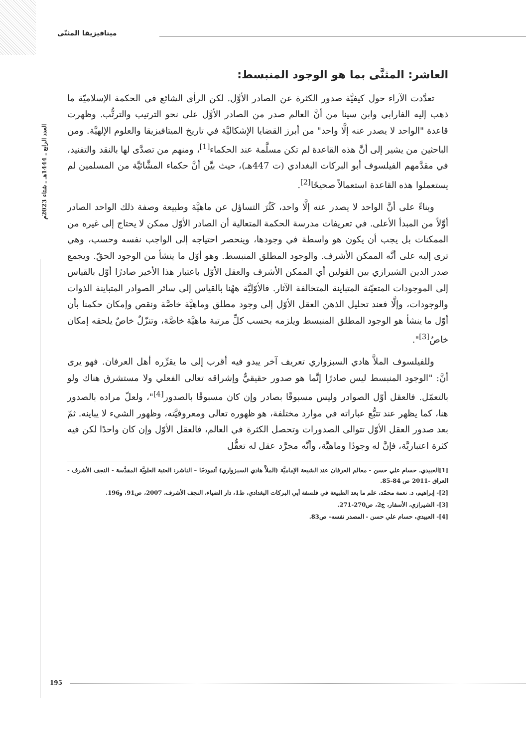العدد الرابع ـ 1444هـ ـ شتاء 2023م
ميتافيزيقا المثنّى
العاشر: المثنَّى بما هو الوجود المنبسط:
تعدَّدت الآراء حول كيفيَّة صدور الكثرة عن الصادر الأوَّل. لكن الرأي الشائع في الحكمة الإسلاميّة ما ذهب إليه الفارابي وابن سينا من أنَّ العالم صدر من الصادر الأوَّل على نحو الترتيب والترتُّب. وظهرت قاعدة "الواحد لا يصدر عنه إلَّا واحد" من أبرز القضايا الإشكاليَّة في تاريخ الميتافيزيقا والعلوم الإلهيَّة. ومن الباحثين من يشير إلى أنَّ هذه القاعدة لم تكن مسلَّمة عند الحكماء<sup>[1]</sup>، ومنهم من تصدَّى لها بالنقد والتفنيد، في مقدَّمهم الفيلسوف أبو البركات البغدادي (ت 447هـ)، حيث بيَّن أنَّ حكماء المشَّائيَّة من المسلمين لم يستعملوا هذه القاعدة استعمالاً صحيحًا<sup>[2]</sup>.
وبناءً على أنَّ الواحد لا يصدر عنه إلَّا واحد، كَثُرَ التساؤل عن ماهيَّة وطبيعة وصفة ذلك الواحد الصادر أوَّلاً من المبدأ الأعلى. في تعريفات مدرسة الحكمة المتعالية أن الصادر الأوّل ممكن لا يحتاج إلى غيره من الممكنات بل يجب أن يكون هو واسطة في وجودها، وينحصر احتياجه إلى الواجب نفسه وحسب، وهي ترى إليه على أنَّه الممكن الأشرف. والوجود المطلق المنبسط. وهو أوّل ما ينشأ من الوجود الحقّ. ويجمع صدر الدين الشيرازي بين القولين أي الممكن الأشرف والعقل الأوّل باعتبار هذا الأخير صادرًا أوّل بالقياس إلى الموجودات المتعيّنة المتباينة المتخالفة الآثار. فالأوّليَّة ههُنا بالقياس إلى سائر الصوادر المتباينة الذوات والوجودات، وإلَّا فعند تحليل الذهن العقل الأوّل إلى وجود مطلق وماهيَّة خاصَّة ونقص وإمكان حكمنا بأن أوّل ما ينشأ هو الوجود المطلق المنبسط ويلزمه بحسب كلِّ مرتبة ماهيَّة خاصَّة، وتنزّلٌ خاصٌ يلحقه إمكان خاصٌ<sup>[3]</sup>".
وللفيلسوف الملاَّ هادي السبزواري تعريف آخر يبدو فيه أقرب إلى ما يقرِّره أهل العرفان. فهو يرى أنَّ: "الوجود المنبسط ليس صادرًا إنَّما هو صدور حقيقيٌّ وإشراقه تعالى الفعلي ولا مستشرق هناك ولو بالتعمّل. فالعقل أوّل الصوادر وليس مسبوقًا بصادر وإن كان مسبوقًا بالصدور<sup>[4]</sup>"، ولعلّ مراده بالصدور هنا، كما يظهر عند تتبُّع عباراته في موارد مختلفة، هو ظهوره تعالى ومعروفيَّته، وظهور الشيء لا يباينه. ثمّ بعد صدور العقل الأوّل تتوالى الصدورات وتحصل الكثرة في العالم، فالعقل الأوّل وإن كان واحدًا لكن فيه كثرة اعتباريَّة، فإنَّ له وجودًا وماهيَّة، وأنَّه مجرَّد عقل له تعقُّل
[1]العبيدي، حسام علي حسن - معالم العرفان عند الشيعة الإماميَّة (الملاَّ هادي السبزواري) أنموذجًا – الناشر: العتبة العلويَّة المقدَّسة - النجف الأشرف - العراق -2011 ص 84-85.
[2]- إبراهيم، د. نعمة محمّد، علم ما بعد الطبيعة في فلسفة أبي البركات البغدادي، ط1، دار الضياء، النجف الأشرف، 2007، ص91، و196.
[3]- الشيرازي، الأسفار، ج2، ص270-271.
[4]- العبيدي، حسام علي حسن - المصدر نفسه- ص83.
195